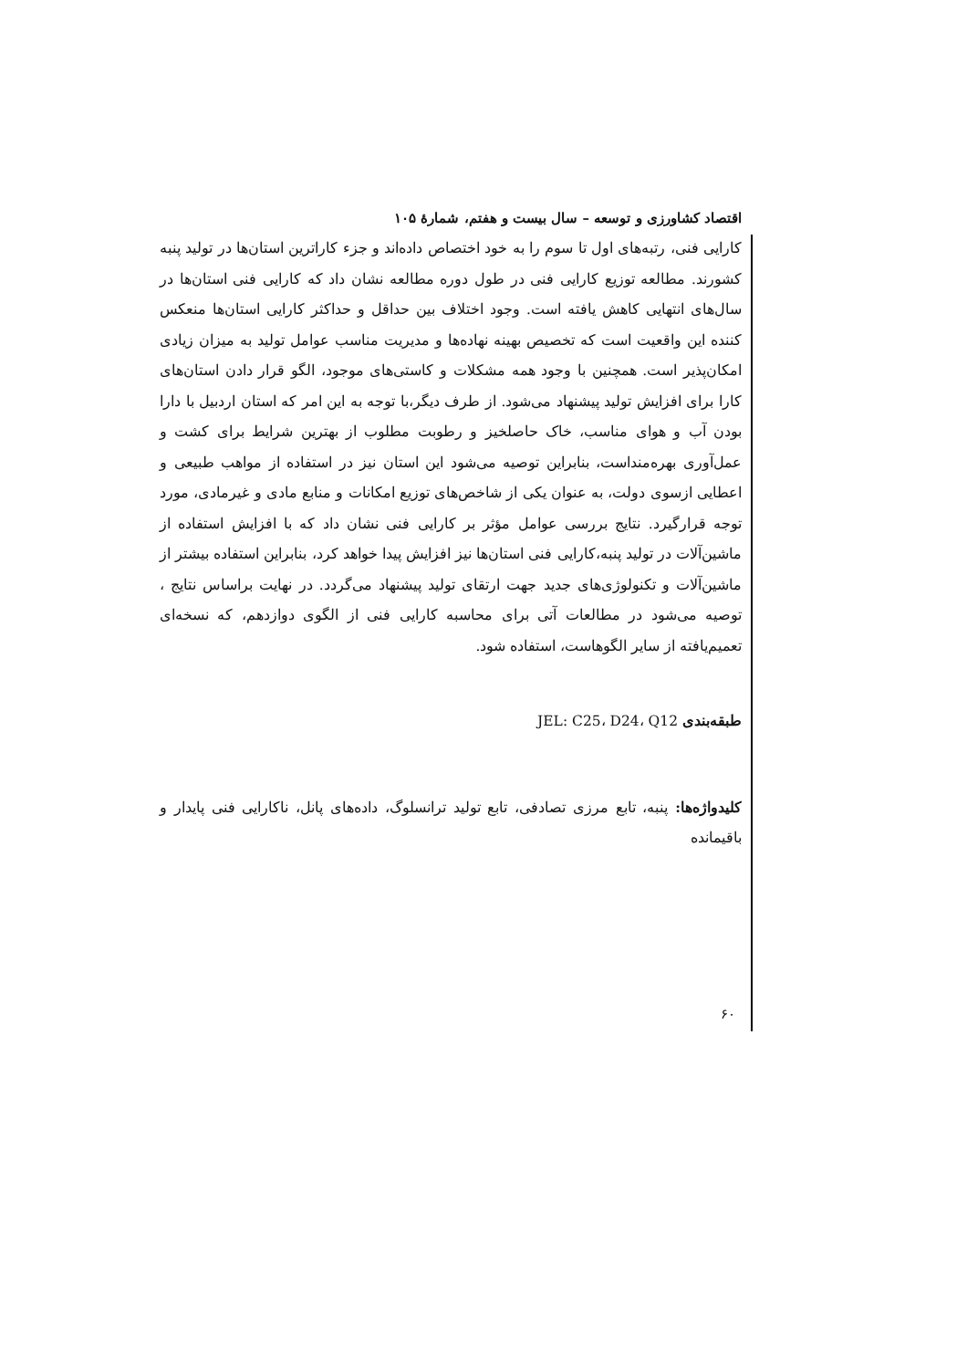اقتصاد کشاورزی و توسعه – سال بیست و هفتم، شمارهٔ ۱۰۵
کارایی فنی، رتبه‌های اول تا سوم را به خود اختصاص داده‌اند و جزء کاراترین استان‌ها در تولید پنبه کشورند. مطالعه توزیع کارایی فنی در طول دوره مطالعه نشان داد که کارایی فنی استان‌ها در سال‌های انتهایی کاهش یافته است. وجود اختلاف بین حداقل و حداکثر کارایی استان‌ها منعکس کننده این واقعیت است که تخصیص بهینه نهاده‌ها و مدیریت مناسب عوامل تولید به میزان زیادی امکان‌پذیر است. همچنین با وجود همه مشکلات و کاستی‌های موجود، الگو قرار دادن استان‌های کارا برای افزایش تولید پیشنهاد می‌شود. از طرف دیگر،با توجه به این امر که استان اردبیل با دارا بودن آب و هوای مناسب، خاک حاصلخیز و رطوبت مطلوب از بهترین شرایط برای کشت و عمل‌آوری بهره‌منداست، بنابراین توصیه می‌شود این استان نیز در استفاده از مواهب طبیعی و اعطایی ازسوی دولت، به عنوان یکی از شاخص‌های توزیع امکانات و منابع مادی و غیرمادی، مورد توجه قرارگیرد. نتایج بررسی عوامل مؤثر بر کارایی فنی نشان داد که با افزایش استفاده از ماشین‌آلات در تولید پنبه،کارایی فنی استان‌ها نیز افزایش پیدا خواهد کرد، بنابراین استفاده بیشتر از ماشین‌آلات و تکنولوژی‌های جدید جهت ارتقای تولید پیشنهاد می‌گردد. در نهایت براساس نتایج ، توصیه می‌شود در مطالعات آتی برای محاسبه کارایی فنی از الگوی دوازدهم، که نسخه‌ای تعمیم‌یافته از سایر الگوهاست، استفاده شود.
طبقه‌بندی JEL: C25، D24، Q12
کلیدواژه‌ها: پنبه، تابع مرزی تصادفی، تابع تولید ترانسلوگ، داده‌های پانل، ناکارایی فنی پایدار و باقیمانده
۶۰